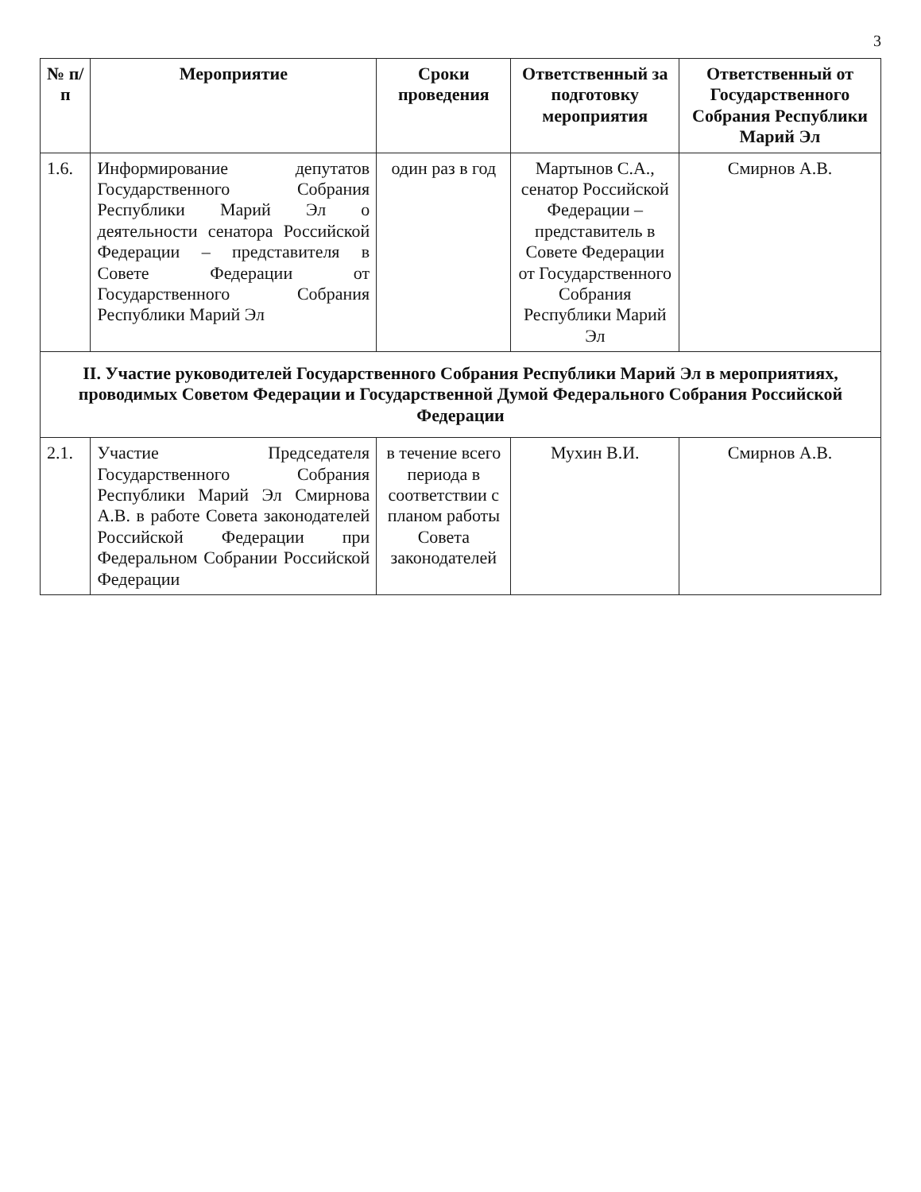3
| № п/п | Мероприятие | Сроки проведения | Ответственный за подготовку мероприятия | Ответственный от Государственного Собрания Республики Марий Эл |
| --- | --- | --- | --- | --- |
| 1.6. | Информирование депутатов Государственного Собрания Республики Марий Эл о деятельности сенатора Российской Федерации – представителя в Совете Федерации от Государственного Собрания Республики Марий Эл | один раз в год | Мартынов С.А., сенатор Российской Федерации – представитель в Совете Федерации от Государственного Собрания Республики Марий Эл | Смирнов А.В. |
| II. Участие руководителей Государственного Собрания Республики Марий Эл в мероприятиях, проводимых Советом Федерации и Государственной Думой Федерального Собрания Российской Федерации | | | | |
| 2.1. | Участие Председателя Государственного Собрания Республики Марий Эл Смирнова А.В. в работе Совета законодателей Российской Федерации при Федеральном Собрании Российской Федерации | в течение всего периода в соответствии с планом работы Совета законодателей | Мухин В.И. | Смирнов А.В. |